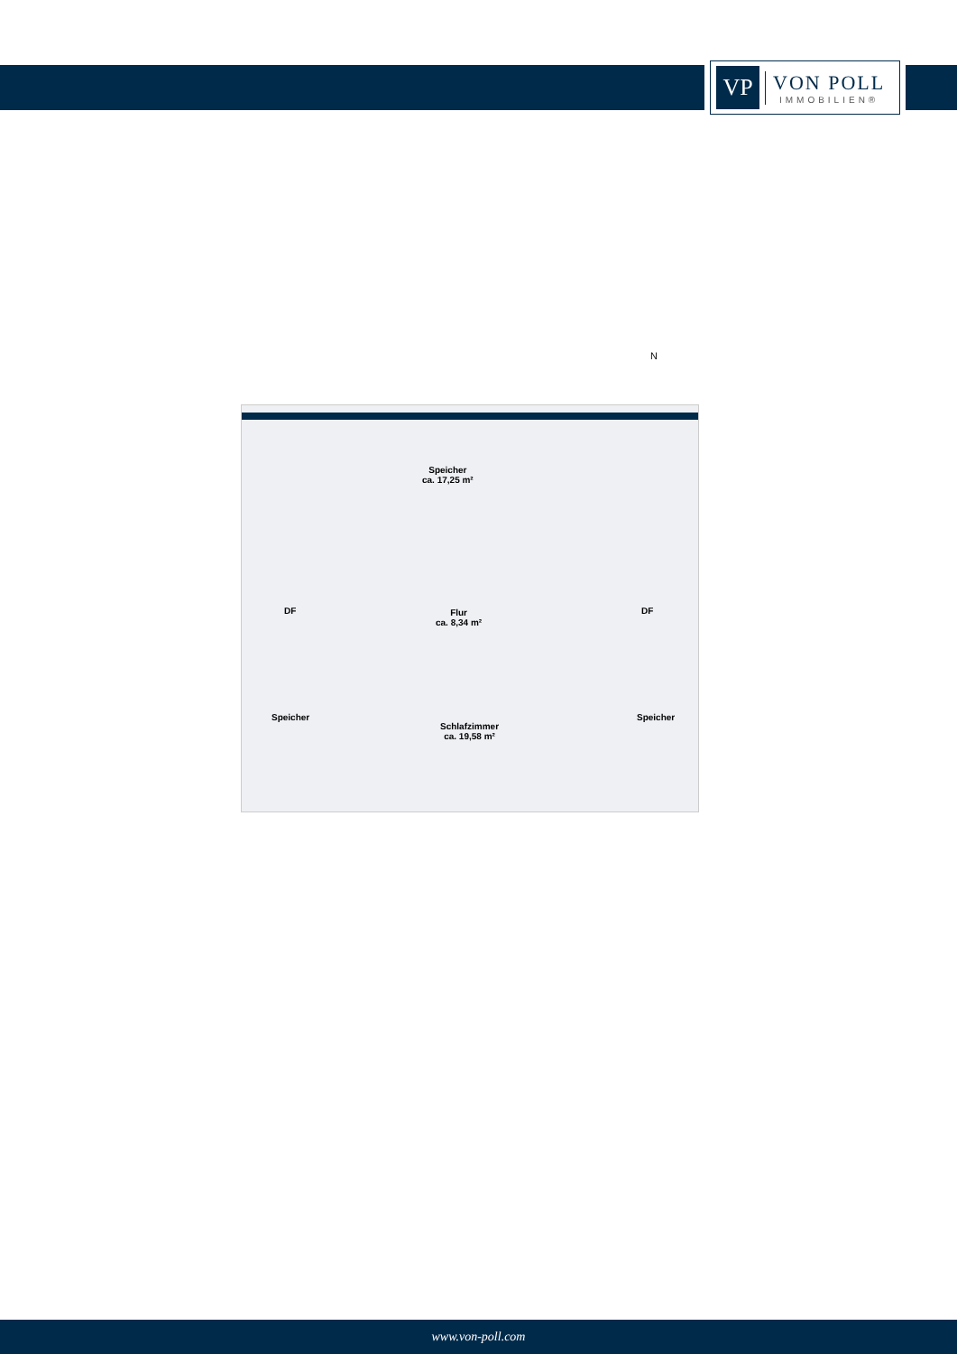VP
VON POLL
IMMOBILIEN®
N
Speicher
ca. 17,25 m²
DF DF
Flur
ca. 8,34 m²
Speicher
Schlafzimmer
ca. 19,58 m²
Speicher
www.von-poll.com